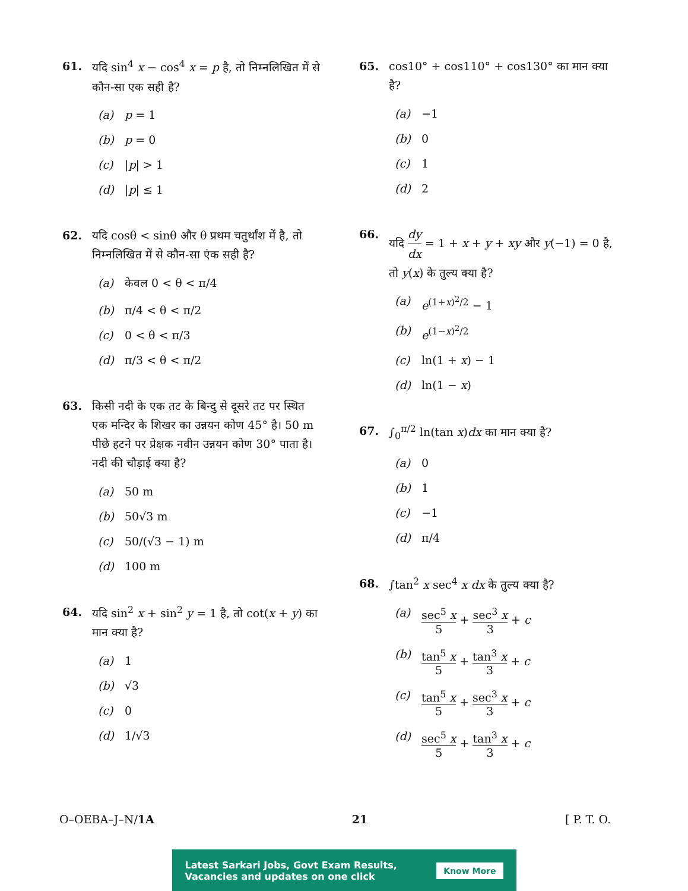61. यदि sin<sup>4</sup> x − cos<sup>4</sup> x = p है, तो निम्नलिखित में से कौन-सा एक सही है?
(a) p = 1
(b) p = 0
(c) |p| > 1
(d) |p| ≤ 1
62. यदि cosθ < sinθ और θ प्रथम चतुर्थांश में है, तो निम्नलिखित में से कौन-सा एंक सही है?
(a) केवल 0 < θ < π/4
(b) π/4 < θ < π/2
(c) 0 < θ < π/3
(d) π/3 < θ < π/2
63. किसी नदी के एक तट के बिन्दु से दूसरे तट पर स्थित एक मन्दिर के शिखर का उन्नयन कोण 45° है। 50 m पीछे हटने पर प्रेक्षक नवीन उन्नयन कोण 30° पाता है। नदी की चौड़ाई क्या है?
(a) 50 m
(b) 50√3 m
(c) 50/(√3 − 1) m
(d) 100 m
64. यदि sin<sup>2</sup> x + sin<sup>2</sup> y = 1 है, तो cot(x + y) का मान क्या है?
(a) 1
(b) √3
(c) 0
(d) 1/√3
65. cos10° + cos110° + cos130° का मान क्या है?
(a) −1
(b) 0
(c) 1
(d) 2
66. यदि dy dx = 1 + x + y + xy और y(−1) = 0 है, तो y(x) के तुल्य क्या है?
(a) e<sup>(1+x)<sup>2</sup>/2</sup> − 1
(b) e<sup>(1−x)<sup>2</sup>/2</sup>
(c) ln(1 + x) − 1
(d) ln(1 − x)
67. ∫<sub>0</sub><sup>π/2</sup> ln(tan x)dx का मान क्या है?
(a) 0
(b) 1
(c) −1
(d) π/4
68. ∫tan<sup>2</sup> x sec<sup>4</sup> x dx के तुल्य क्या है?
(a) sec<sup>5</sup> x 5 + sec<sup>3</sup> x 3 + c
(b) tan<sup>5</sup> x 5 + tan<sup>3</sup> x 3 + c
(c) tan<sup>5</sup> x 5 + sec<sup>3</sup> x 3 + c
(d) sec<sup>5</sup> x 5 + tan<sup>3</sup> x 3 + c
O–OEBA–J–N/1A 21 [ P. T. O.
Latest Sarkari Jobs, Govt Exam Results,
Vacancies and updates on one click Know More